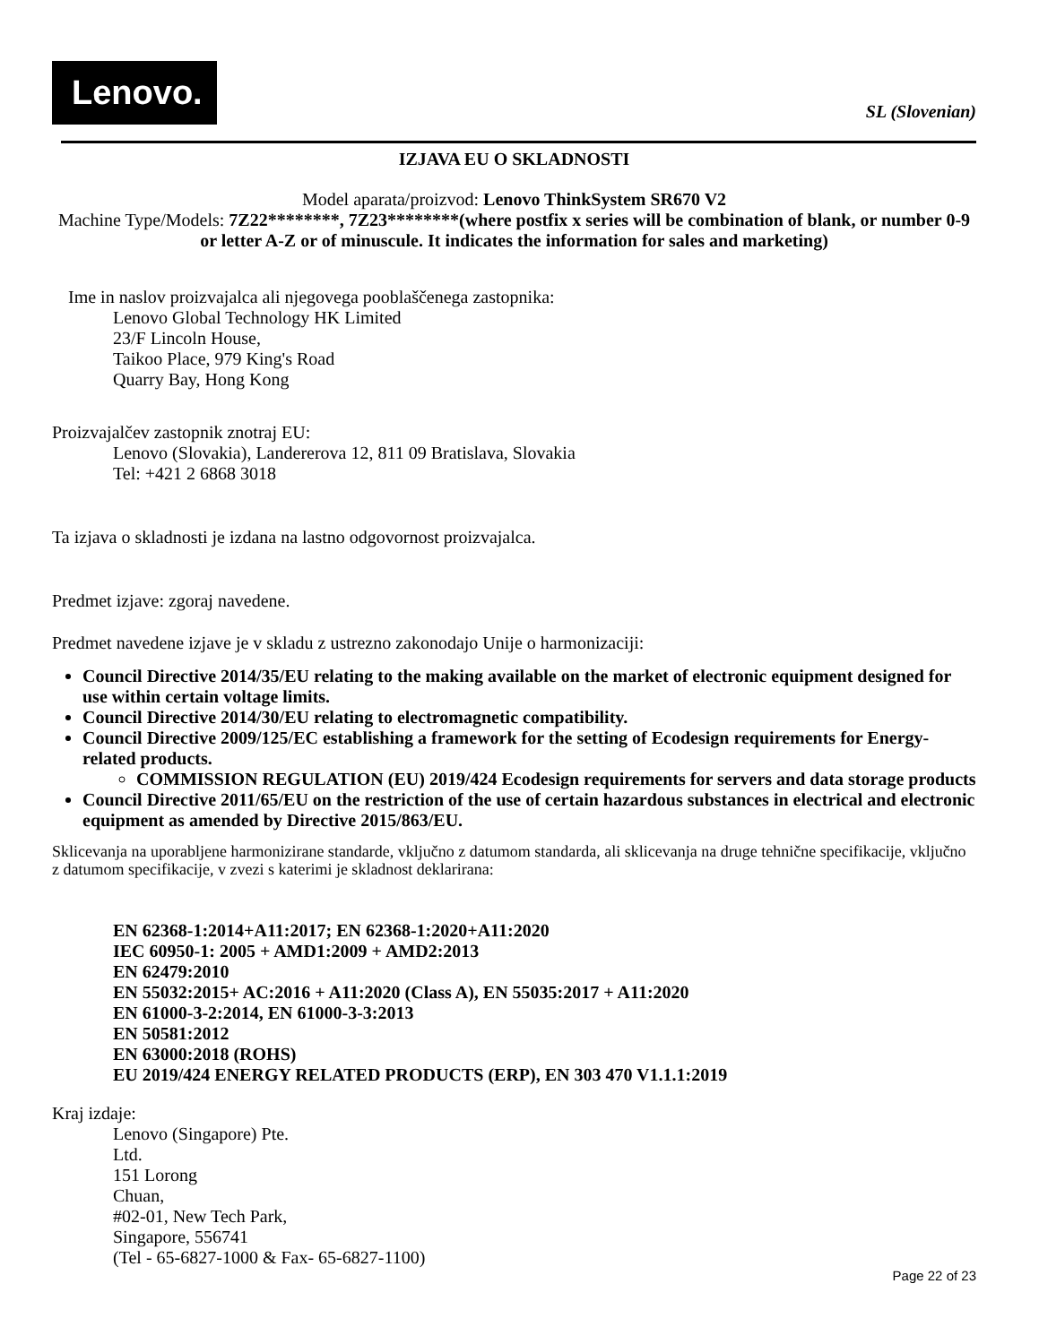Lenovo.
SL (Slovenian)
IZJAVA EU O SKLADNOSTI
Model aparata/proizvod: Lenovo ThinkSystem SR670 V2
Machine Type/Models: 7Z22********, 7Z23********(where postfix x series will be combination of blank, or number 0-9 or letter A-Z or of minuscule. It indicates the information for sales and marketing)
Ime in naslov proizvajalca ali njegovega pooblaščenega zastopnika:
Lenovo Global Technology HK Limited
23/F Lincoln House,
Taikoo Place, 979 King's Road
Quarry Bay, Hong Kong
Proizvajalčev zastopnik znotraj EU:
Lenovo (Slovakia), Landererova 12, 811 09 Bratislava, Slovakia
Tel: +421 2 6868 3018
Ta izjava o skladnosti je izdana na lastno odgovornost proizvajalca.
Predmet izjave: zgoraj navedene.
Predmet navedene izjave je v skladu z ustrezno zakonodajo Unije o harmonizaciji:
Council Directive 2014/35/EU relating to the making available on the market of electronic equipment designed for use within certain voltage limits.
Council Directive 2014/30/EU relating to electromagnetic compatibility.
Council Directive 2009/125/EC establishing a framework for the setting of Ecodesign requirements for Energy-related products.
COMMISSION REGULATION (EU) 2019/424 Ecodesign requirements for servers and data storage products
Council Directive 2011/65/EU on the restriction of the use of certain hazardous substances in electrical and electronic equipment as amended by Directive 2015/863/EU.
Sklicevanja na uporabljene harmonizirane standarde, vključno z datumom standarda, ali sklicevanja na druge tehnične specifikacije, vključno z datumom specifikacije, v zvezi s katerimi je skladnost deklarirana:
EN 62368-1:2014+A11:2017; EN 62368-1:2020+A11:2020
IEC 60950-1: 2005 + AMD1:2009 + AMD2:2013
EN 62479:2010
EN 55032:2015+ AC:2016 + A11:2020 (Class A), EN 55035:2017 + A11:2020
EN 61000-3-2:2014, EN 61000-3-3:2013
EN 50581:2012
EN 63000:2018 (ROHS)
EU 2019/424 ENERGY RELATED PRODUCTS (ERP), EN 303 470 V1.1.1:2019
Kraj izdaje:
Lenovo (Singapore) Pte.
Ltd.
151 Lorong
Chuan,
#02-01, New Tech Park,
Singapore, 556741
(Tel - 65-6827-1000 & Fax- 65-6827-1100)
Page 22 of 23